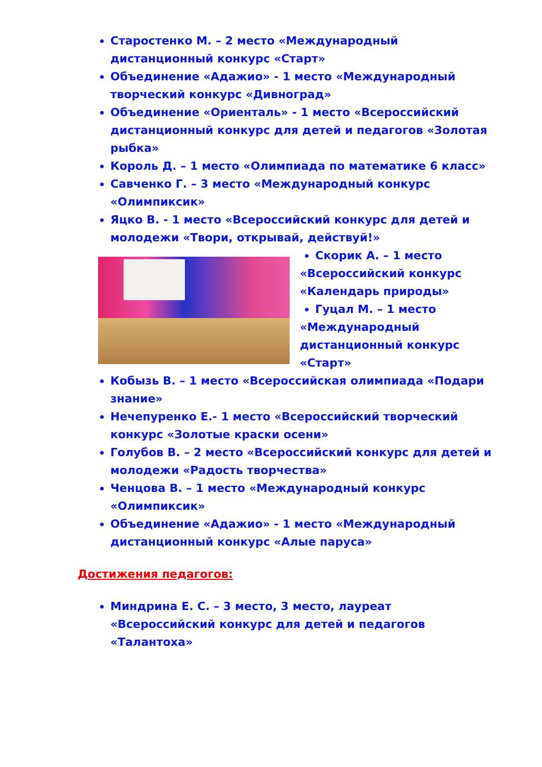Старостенко М. – 2 место «Международный дистанционный конкурс «Старт»
Объединение «Адажио» - 1 место «Международный творческий конкурс «Дивноград»
Объединение «Ориенталь» - 1 место «Всероссийский дистанционный конкурс для детей и педагогов «Золотая рыбка»
Король Д. – 1 место «Олимпиада по математике 6 класс»
Савченко Г. – 3 место «Международный конкурс «Олимпиксик»
Яцко В. - 1 место «Всероссийский конкурс для детей и молодежи «Твори, открывай, действуй!»
Скорик А. – 1 место
«Всероссийский конкурс «Календарь природы»
Гуцал М. – 1 место
«Международный дистанционный конкурс «Старт»
Кобызь В. – 1 место «Всероссийская олимпиада «Подари знание»
Нечепуренко Е.- 1 место «Всероссийский творческий конкурс «Золотые краски осени»
Голубов В. – 2 место «Всероссийский конкурс для детей и молодежи «Радость творчества»
Ченцова В. – 1 место «Международный конкурс «Олимпиксик»
Объединение «Адажио» - 1 место «Международный дистанционный конкурс «Алые паруса»
Достижения педагогов:
Миндрина Е. С. – 3 место, 3 место, лауреат «Всероссийский конкурс для детей и педагогов «Талантоха»